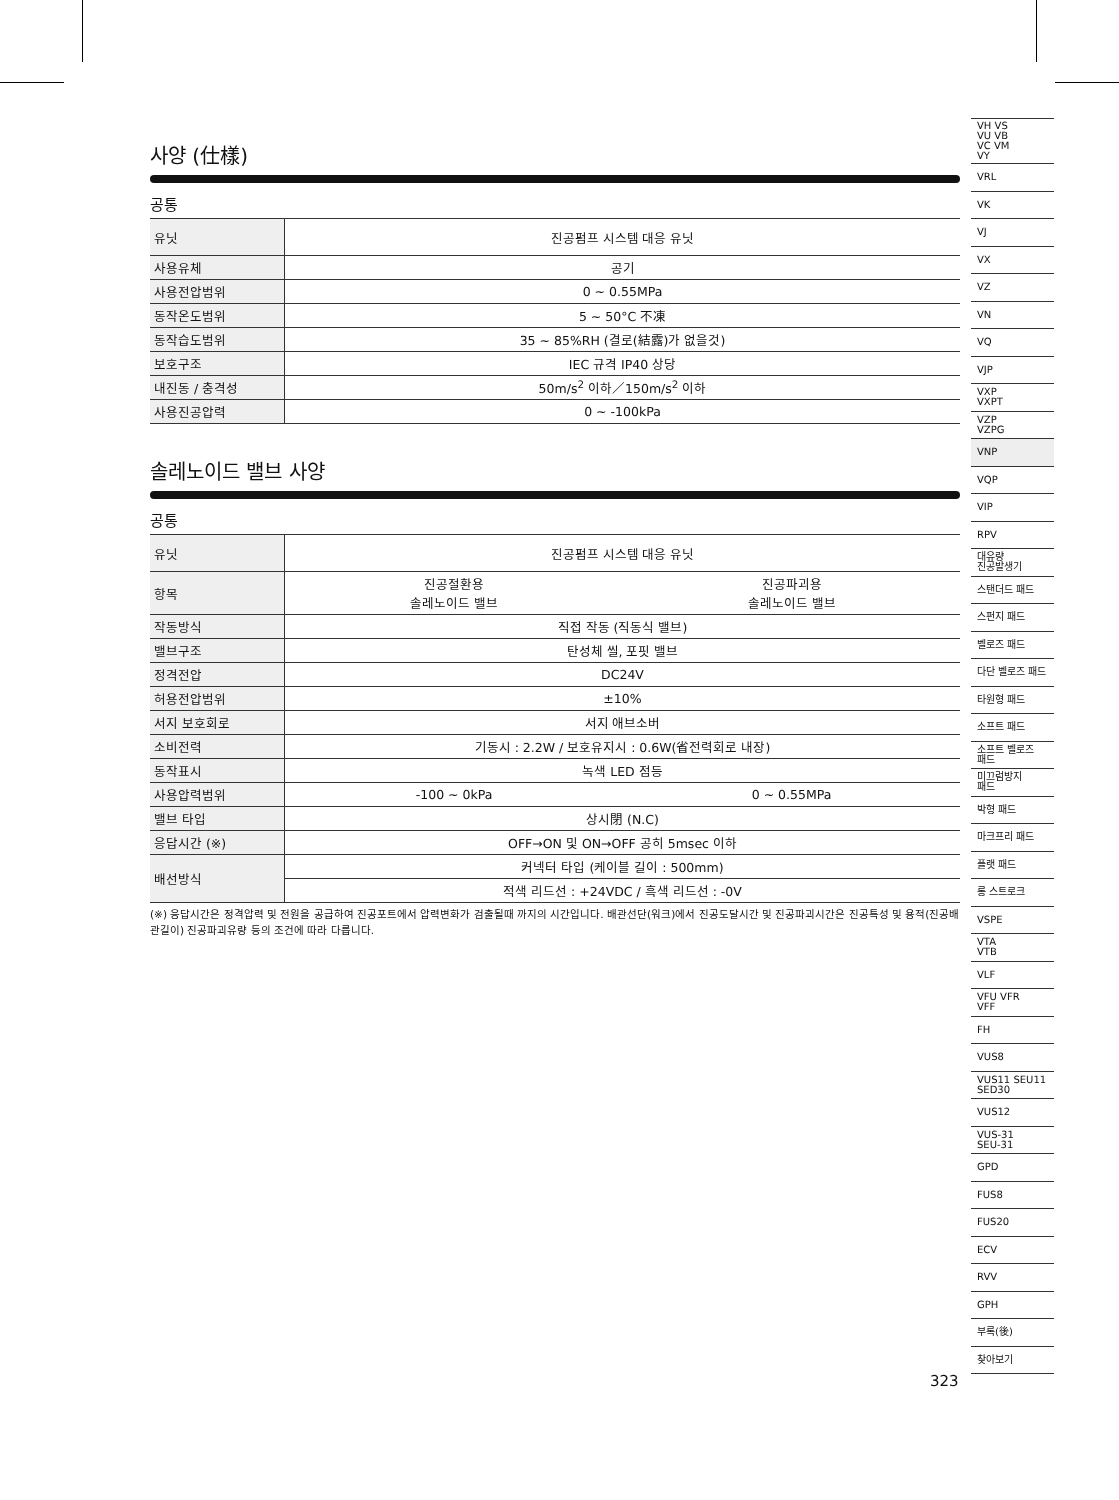사양 (仕樣)
공통
| 유닛 | 진공펌프 시스템 대응 유닛 |
| 사용유체 | 공기 |
| 사용전압범위 | 0 ~ 0.55MPa |
| 동작온도범위 | 5 ~ 50°C 不凍 |
| 동작습도범위 | 35 ~ 85%RH (결로(結露)가 없을것) |
| 보호구조 | IEC 규격 IP40 상당 |
| 내진동 / 충격성 | 50m/s<sup>2</sup> 이하／150m/s<sup>2</sup> 이하 |
| 사용진공압력 | 0 ~ -100kPa |
솔레노이드 밸브 사양
공통
| 유닛 | 진공펌프 시스템 대응 유닛 | |
| 항목 | 진공절환용 솔레노이드 밸브 | 진공파괴용 솔레노이드 밸브 |
| 작동방식 | 직접 작동 (직동식 밸브) | |
| 밸브구조 | 탄성체 씰, 포핏 밸브 | |
| 정격전압 | DC24V | |
| 허용전압범위 | ±10% | |
| 서지 보호회로 | 서지 애브소버 | |
| 소비전력 | 기동시 : 2.2W / 보호유지시 : 0.6W(省전력회로 내장) | |
| 동작표시 | 녹색 LED 점등 | |
| 사용압력범위 | -100 ~ 0kPa | 0 ~ 0.55MPa |
| 밸브 타입 | 상시閉 (N.C) | |
| 응답시간 (※) | OFF→ON 및 ON→OFF 공히 5msec 이하 | |
| 배선방식 | 커넥터 타입 (케이블 길이 : 500mm) | |
| | 적색 리드선 : +24VDC / 흑색 리드선 : -0V | |
(※) 응답시간은 정격압력 및 전원을 공급하여 진공포트에서 압력변화가 검출될때 까지의 시간입니다. 배관선단(워크)에서 진공도달시간 및 진공파괴시간은 진공특성 및 용적(진공배관길이) 진공파괴유량 등의 조건에 따라 다릅니다.
VH VS
VU VB
VC VM
VY
VRL
VK
VJ
VX
VZ
VN
VQ
VJP
VXP
VXPT
VZP
VZPG
VNP
VQP
VIP
RPV
대유량
진공발생기
스탠더드 패드
스펀지 패드
벨로즈 패드
다단 벨로즈 패드
타원형 패드
소프트 패드
소프트 벨로즈
패드
미끄럼방지
패드
박형 패드
마크프리 패드
플랫 패드
롱 스트로크
VSPE
VTA
VTB
VLF
VFU VFR
VFF
FH
VUS8
VUS11 SEU11
SED30
VUS12
VUS-31
SEU-31
GPD
FUS8
FUS20
ECV
RVV
GPH
부록(後)
찾아보기
323